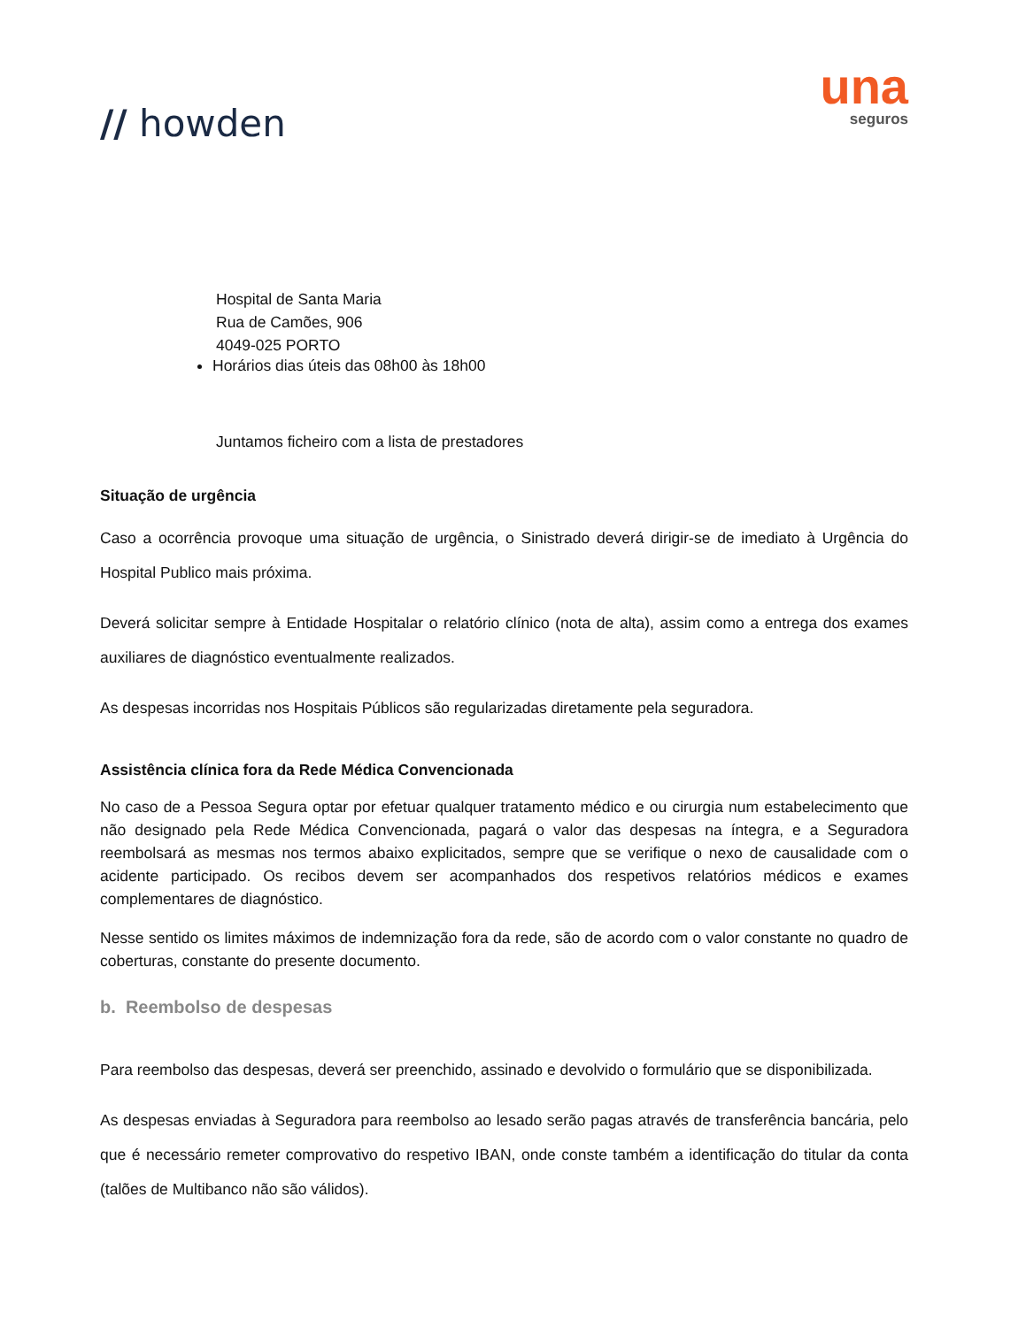// howden
una
seguros
Hospital de Santa Maria
Rua de Camões, 906
4049-025 PORTO
Horários dias úteis das 08h00 às 18h00
Juntamos ficheiro com a lista de prestadores
Situação de urgência
Caso a ocorrência provoque uma situação de urgência, o Sinistrado deverá dirigir-se de imediato à Urgência do Hospital Publico mais próxima.
Deverá solicitar sempre à Entidade Hospitalar o relatório clínico (nota de alta), assim como a entrega dos exames auxiliares de diagnóstico eventualmente realizados.
As despesas incorridas nos Hospitais Públicos são regularizadas diretamente pela seguradora.
Assistência clínica fora da Rede Médica Convencionada
No caso de a Pessoa Segura optar por efetuar qualquer tratamento médico e ou cirurgia num estabelecimento que não designado pela Rede Médica Convencionada, pagará o valor das despesas na íntegra, e a Seguradora reembolsará as mesmas nos termos abaixo explicitados, sempre que se verifique o nexo de causalidade com o acidente participado. Os recibos devem ser acompanhados dos respetivos relatórios médicos e exames complementares de diagnóstico.
Nesse sentido os limites máximos de indemnização fora da rede, são de acordo com o valor constante no quadro de coberturas, constante do presente documento.
b. Reembolso de despesas
Para reembolso das despesas, deverá ser preenchido, assinado e devolvido o formulário que se disponibilizada.
As despesas enviadas à Seguradora para reembolso ao lesado serão pagas através de transferência bancária, pelo que é necessário remeter comprovativo do respetivo IBAN, onde conste também a identificação do titular da conta (talões de Multibanco não são válidos).